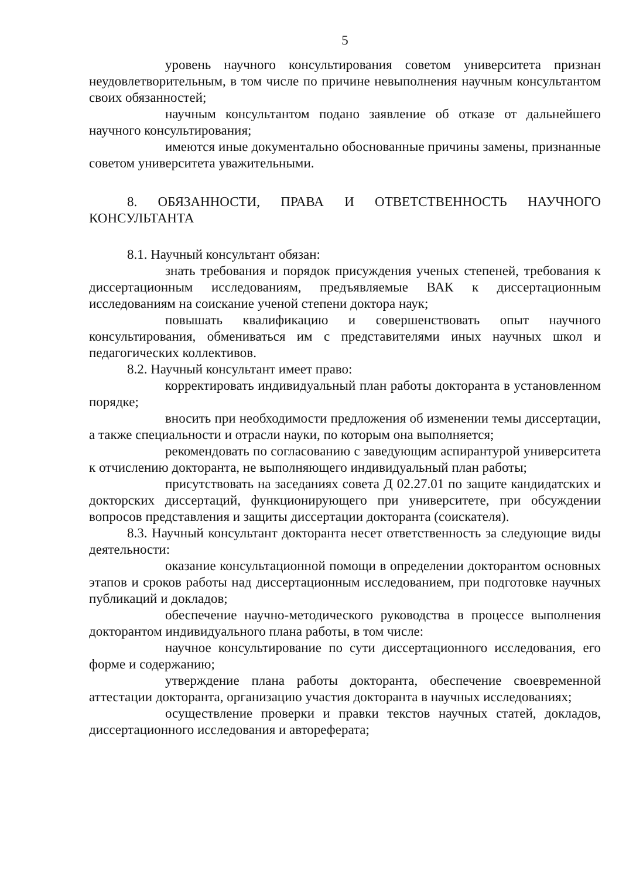5
уровень научного консультирования советом университета признан неудовлетворительным, в том числе по причине невыполнения научным консультантом своих обязанностей;
научным консультантом подано заявление об отказе от дальнейшего научного консультирования;
имеются иные документально обоснованные причины замены, признанные советом университета уважительными.
8. ОБЯЗАННОСТИ, ПРАВА И ОТВЕТСТВЕННОСТЬ НАУЧНОГО КОНСУЛЬТАНТА
8.1. Научный консультант обязан:
знать требования и порядок присуждения ученых степеней, требования к диссертационным исследованиям, предъявляемые ВАК к диссертационным исследованиям на соискание ученой степени доктора наук;
повышать квалификацию и совершенствовать опыт научного консультирования, обмениваться им с представителями иных научных школ и педагогических коллективов.
8.2. Научный консультант имеет право:
корректировать индивидуальный план работы докторанта в установленном порядке;
вносить при необходимости предложения об изменении темы диссертации, а также специальности и отрасли науки, по которым она выполняется;
рекомендовать по согласованию с заведующим аспирантурой университета к отчислению докторанта, не выполняющего индивидуальный план работы;
присутствовать на заседаниях совета Д 02.27.01 по защите кандидатских и докторских диссертаций, функционирующего при университете, при обсуждении вопросов представления и защиты диссертации докторанта (соискателя).
8.3. Научный консультант докторанта несет ответственность за следующие виды деятельности:
оказание консультационной помощи в определении докторантом основных этапов и сроков работы над диссертационным исследованием, при подготовке научных публикаций и докладов;
обеспечение научно-методического руководства в процессе выполнения докторантом индивидуального плана работы, в том числе:
научное консультирование по сути диссертационного исследования, его форме и содержанию;
утверждение плана работы докторанта, обеспечение своевременной аттестации докторанта, организацию участия докторанта в научных исследованиях;
осуществление проверки и правки текстов научных статей, докладов, диссертационного исследования и автореферата;